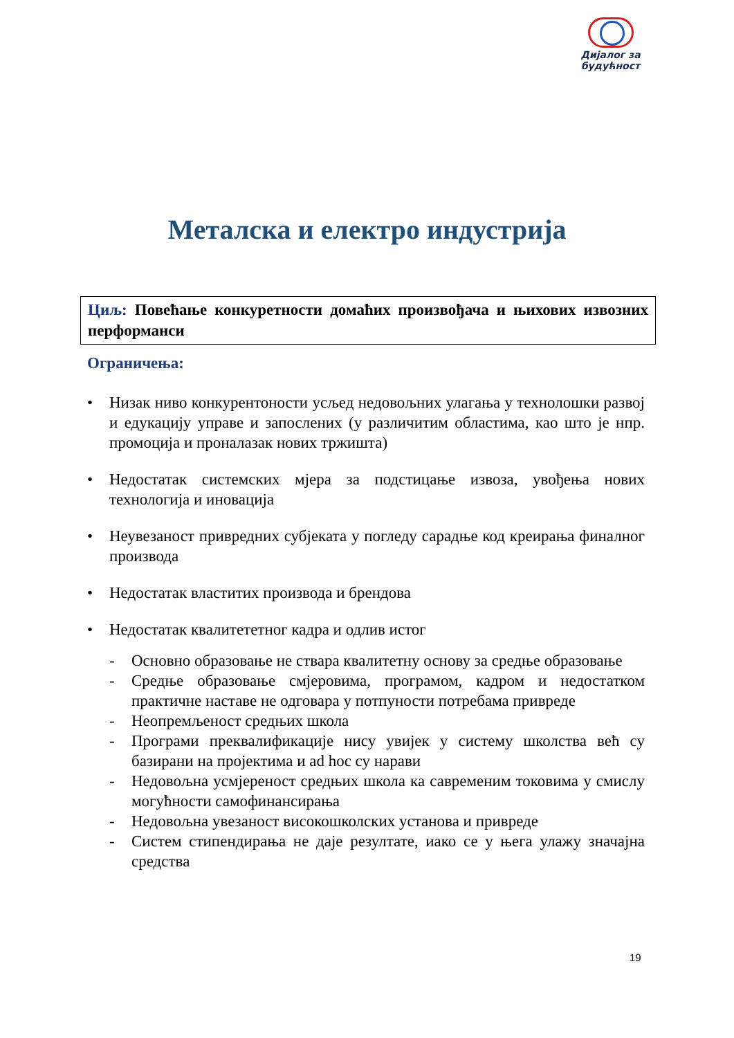Дијалог за
будућност
Металска и електро индустрија
Циљ: Повећање конкуретности домаћих произвођача и њихових извозних перформанси
Ограничења:
• Низак ниво конкурентоности усљед недовољних улагања у технолошки развој и едукацију управе и запослених (у различитим областима, као што је нпр. промоција и проналазак нових тржишта)
• Недостатак системских мјера за подстицање извоза, увођења нових технологија и иновација
• Неувезаност привредних субјеката у погледу сарадње код креирања финалног производа
• Недостатак властитих производа и брендова
• Недостатак квалитететног кадра и одлив истог
- Основно образовање не ствара квалитетну основу за средње образовање
- Средње образовање смјеровима, програмом, кадром и недостатком практичне наставе не одговара у потпуности потребама привреде
- Неопремљеност средњих школа
- Програми преквалификације нису увијек у систему школства већ су базирани на пројектима и ad hoc су нарави
- Недовољна усмјереност средњих школа ка савременим токовима у смислу могућности самофинансирања
- Недовољна увезаност високошколских установа и привреде
- Систем стипендирања не даје резултате, иако се у њега улажу значајна средства
19